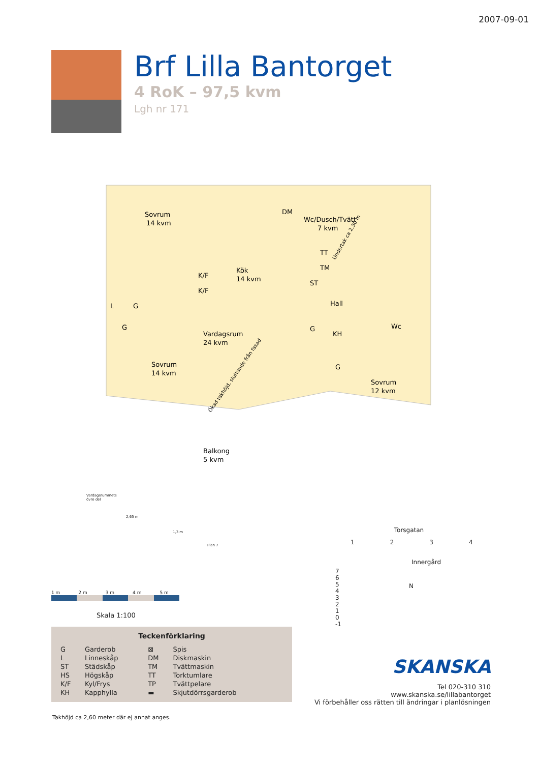2007-09-01
Brf Lilla Bantorget
4 RoK – 97,5 kvm
Lgh nr 171
Sovrum
14 kvm
Kök
14 kvm
Wc/Dusch/Tvätt
7 kvm
Hall
Vardagsrum
24 kvm
Sovrum
14 kvm
Sovrum
12 kvm
Wc
Balkong
5 kvm
K/F
K/F
L
G
G
ST
G
KH
G
DM
TT
TM
Undertak ca 2,30 m
Ökad takhöjd, sluttande från fasad
Vardagsrummets
övre del
2,65 m
1,3 m
Plan 7
1 m 2 m 3 m 4 m 5 m
Skala 1:100
Torsgatan
1 2 3 4
Innergård
7
6
5
4
3
2
1
0
-1
N
Teckenförklaring
| G | Garderob | ⊠ | Spis |
| L | Linneskåp | DM | Diskmaskin |
| ST | Städskåp | TM | Tvättmaskin |
| HS | Högskåp | TT | Torktumlare |
| K/F | Kyl/Frys | TP | Tvättpelare |
| KH | Kapphylla | ▬ | Skjutdörrsgarderob |
Takhöjd ca 2,60 meter där ej annat anges.
SKANSKA
Tel 020-310 310
www.skanska.se/lillabantorget
Vi förbehåller oss rätten till ändringar i planlösningen